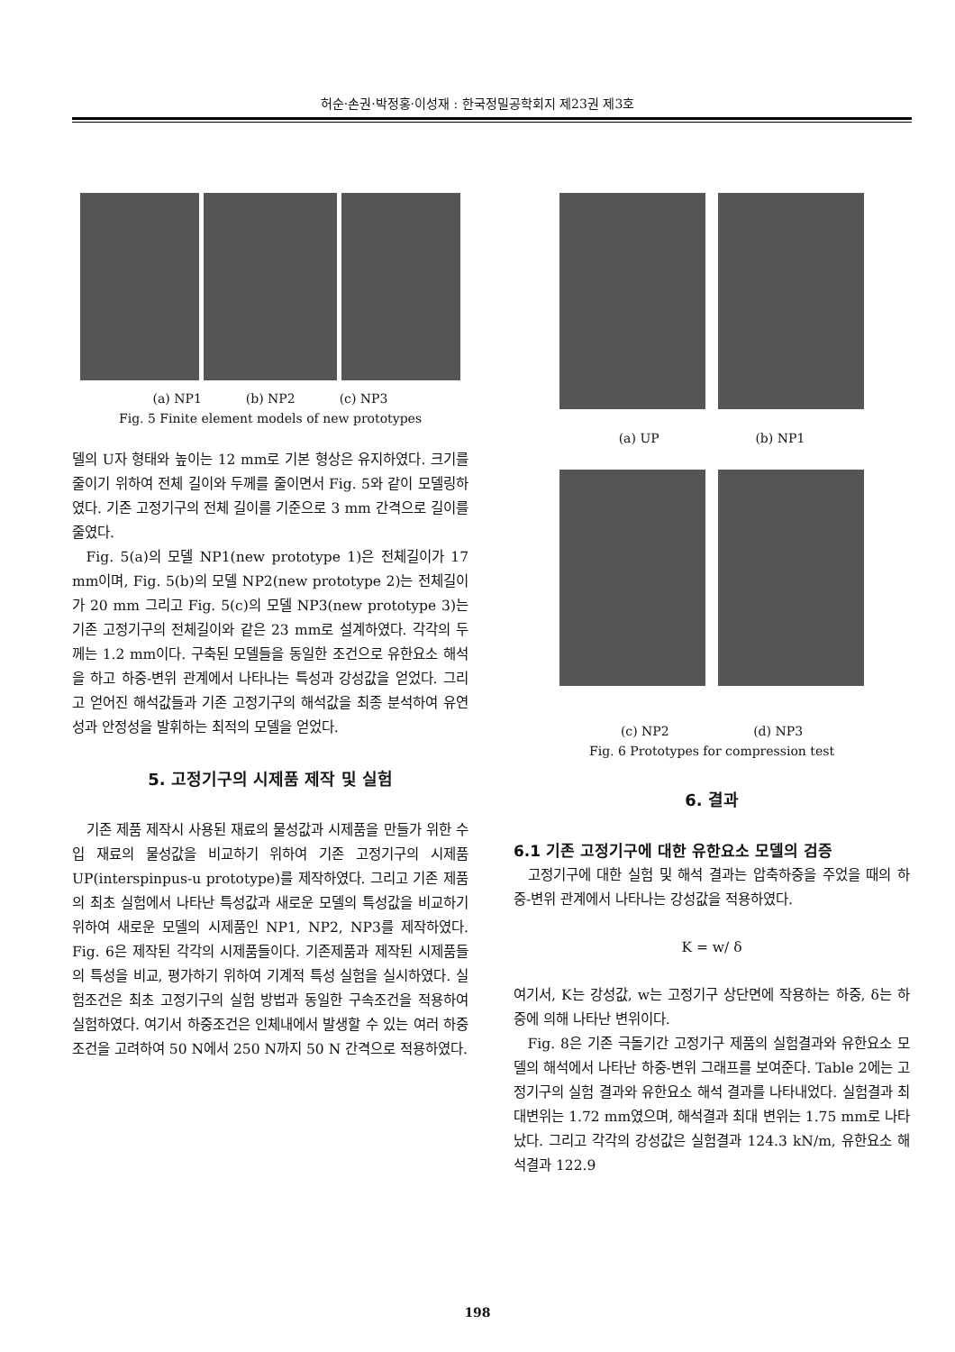허순·손권·박정홍·이성재 : 한국정밀공학회지 제23권 제3호
(a) NP1 (b) NP2 (c) NP3
Fig. 5 Finite element models of new prototypes
델의 U자 형태와 높이는 12 mm로 기본 형상은 유지하였다. 크기를 줄이기 위하여 전체 길이와 두께를 줄이면서 Fig. 5와 같이 모델링하였다. 기존 고정기구의 전체 길이를 기준으로 3 mm 간격으로 길이를 줄였다.
Fig. 5(a)의 모델 NP1(new prototype 1)은 전체길이가 17 mm이며, Fig. 5(b)의 모델 NP2(new prototype 2)는 전체길이가 20 mm 그리고 Fig. 5(c)의 모델 NP3(new prototype 3)는 기존 고정기구의 전체길이와 같은 23 mm로 설계하였다. 각각의 두께는 1.2 mm이다. 구축된 모델들을 동일한 조건으로 유한요소 해석을 하고 하중-변위 관계에서 나타나는 특성과 강성값을 얻었다. 그리고 얻어진 해석값들과 기존 고정기구의 해석값을 최종 분석하여 유연성과 안정성을 발휘하는 최적의 모델을 얻었다.
5. 고정기구의 시제품 제작 및 실험
기존 제품 제작시 사용된 재료의 물성값과 시제품을 만들가 위한 수입 재료의 물성값을 비교하기 위하여 기존 고정기구의 시제품 UP(interspinpus-u prototype)를 제작하였다. 그리고 기존 제품의 최초 실험에서 나타난 특성값과 새로운 모델의 특성값을 비교하기 위하여 새로운 모델의 시제품인 NP1, NP2, NP3를 제작하였다. Fig. 6은 제작된 각각의 시제품들이다. 기존제품과 제작된 시제품들의 특성을 비교, 평가하기 위하여 기계적 특성 실험을 실시하였다. 실험조건은 최초 고정기구의 실험 방법과 동일한 구속조건을 적용하여 실험하였다. 여기서 하중조건은 인체내에서 발생할 수 있는 여러 하중 조건을 고려하여 50 N에서 250 N까지 50 N 간격으로 적용하였다.
(a) UP (b) NP1
(c) NP2 (d) NP3
Fig. 6 Prototypes for compression test
6. 결과
6.1 기존 고정기구에 대한 유한요소 모델의 검증
고정기구에 대한 실험 및 해석 결과는 압축하중을 주었을 때의 하중-변위 관계에서 나타나는 강성값을 적용하였다.
K = w/ δ
여기서, K는 강성값, w는 고정기구 상단면에 작용하는 하중, δ는 하중에 의해 나타난 변위이다.
Fig. 8은 기존 극돌기간 고정기구 제품의 실험결과와 유한요소 모델의 해석에서 나타난 하중-변위 그래프를 보여준다. Table 2에는 고정기구의 실험 결과와 유한요소 해석 결과를 나타내었다. 실험결과 최대변위는 1.72 mm였으며, 해석결과 최대 변위는 1.75 mm로 나타났다. 그리고 각각의 강성값은 실험결과 124.3 kN/m, 유한요소 해석결과 122.9
198